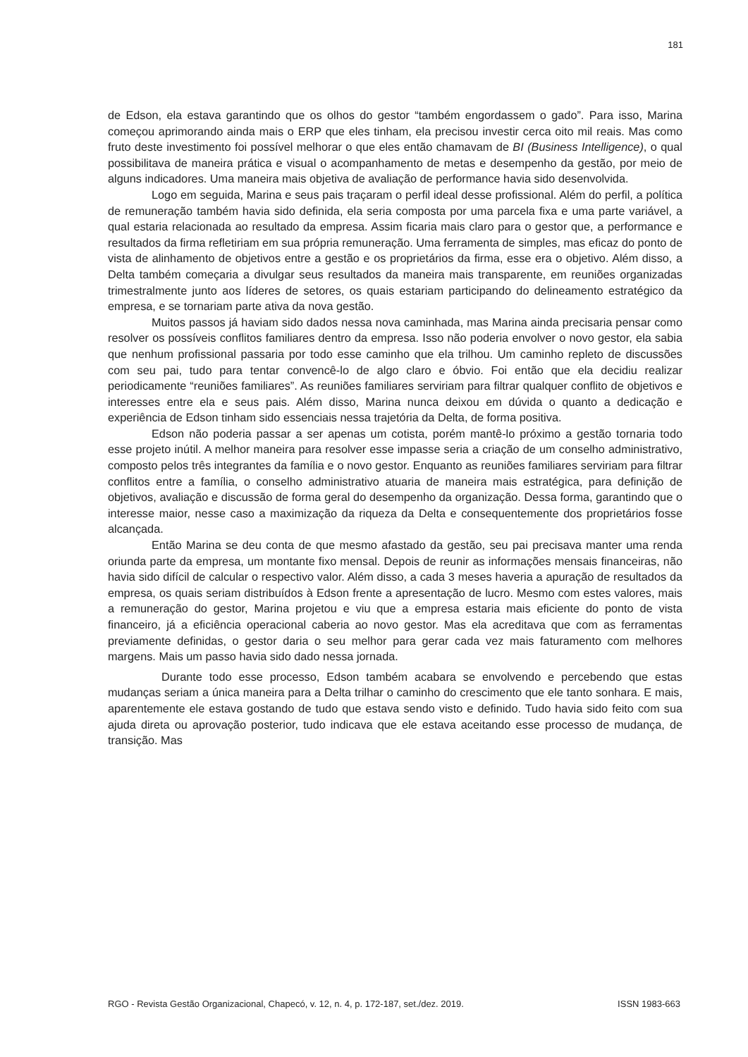181
de Edson, ela estava garantindo que os olhos do gestor “também engordassem o gado”. Para isso, Marina começou aprimorando ainda mais o ERP que eles tinham, ela precisou investir cerca oito mil reais. Mas como fruto deste investimento foi possível melhorar o que eles então chamavam de BI (Business Intelligence), o qual possibilitava de maneira prática e visual o acompanhamento de metas e desempenho da gestão, por meio de alguns indicadores. Uma maneira mais objetiva de avaliação de performance havia sido desenvolvida.
Logo em seguida, Marina e seus pais traçaram o perfil ideal desse profissional. Além do perfil, a política de remuneração também havia sido definida, ela seria composta por uma parcela fixa e uma parte variável, a qual estaria relacionada ao resultado da empresa. Assim ficaria mais claro para o gestor que, a performance e resultados da firma refletiriam em sua própria remuneração. Uma ferramenta de simples, mas eficaz do ponto de vista de alinhamento de objetivos entre a gestão e os proprietários da firma, esse era o objetivo. Além disso, a Delta também começaria a divulgar seus resultados da maneira mais transparente, em reuniões organizadas trimestralmente junto aos líderes de setores, os quais estariam participando do delineamento estratégico da empresa, e se tornariam parte ativa da nova gestão.
Muitos passos já haviam sido dados nessa nova caminhada, mas Marina ainda precisaria pensar como resolver os possíveis conflitos familiares dentro da empresa. Isso não poderia envolver o novo gestor, ela sabia que nenhum profissional passaria por todo esse caminho que ela trilhou. Um caminho repleto de discussões com seu pai, tudo para tentar convencê-lo de algo claro e óbvio. Foi então que ela decidiu realizar periodicamente “reuniões familiares”. As reuniões familiares serviriam para filtrar qualquer conflito de objetivos e interesses entre ela e seus pais. Além disso, Marina nunca deixou em dúvida o quanto a dedicação e experiência de Edson tinham sido essenciais nessa trajetória da Delta, de forma positiva.
Edson não poderia passar a ser apenas um cotista, porém mantê-lo próximo a gestão tornaria todo esse projeto inútil. A melhor maneira para resolver esse impasse seria a criação de um conselho administrativo, composto pelos três integrantes da família e o novo gestor. Enquanto as reuniões familiares serviriam para filtrar conflitos entre a família, o conselho administrativo atuaria de maneira mais estratégica, para definição de objetivos, avaliação e discussão de forma geral do desempenho da organização. Dessa forma, garantindo que o interesse maior, nesse caso a maximização da riqueza da Delta e consequentemente dos proprietários fosse alcançada.
Então Marina se deu conta de que mesmo afastado da gestão, seu pai precisava manter uma renda oriunda parte da empresa, um montante fixo mensal. Depois de reunir as informações mensais financeiras, não havia sido difícil de calcular o respectivo valor. Além disso, a cada 3 meses haveria a apuração de resultados da empresa, os quais seriam distribuídos à Edson frente a apresentação de lucro. Mesmo com estes valores, mais a remuneração do gestor, Marina projetou e viu que a empresa estaria mais eficiente do ponto de vista financeiro, já a eficiência operacional caberia ao novo gestor. Mas ela acreditava que com as ferramentas previamente definidas, o gestor daria o seu melhor para gerar cada vez mais faturamento com melhores margens. Mais um passo havia sido dado nessa jornada.
Durante todo esse processo, Edson também acabara se envolvendo e percebendo que estas mudanças seriam a única maneira para a Delta trilhar o caminho do crescimento que ele tanto sonhara. E mais, aparentemente ele estava gostando de tudo que estava sendo visto e definido. Tudo havia sido feito com sua ajuda direta ou aprovação posterior, tudo indicava que ele estava aceitando esse processo de mudança, de transição. Mas
RGO - Revista Gestão Organizacional, Chapecó, v. 12, n. 4, p. 172-187, set./dez. 2019. ISSN 1983-663